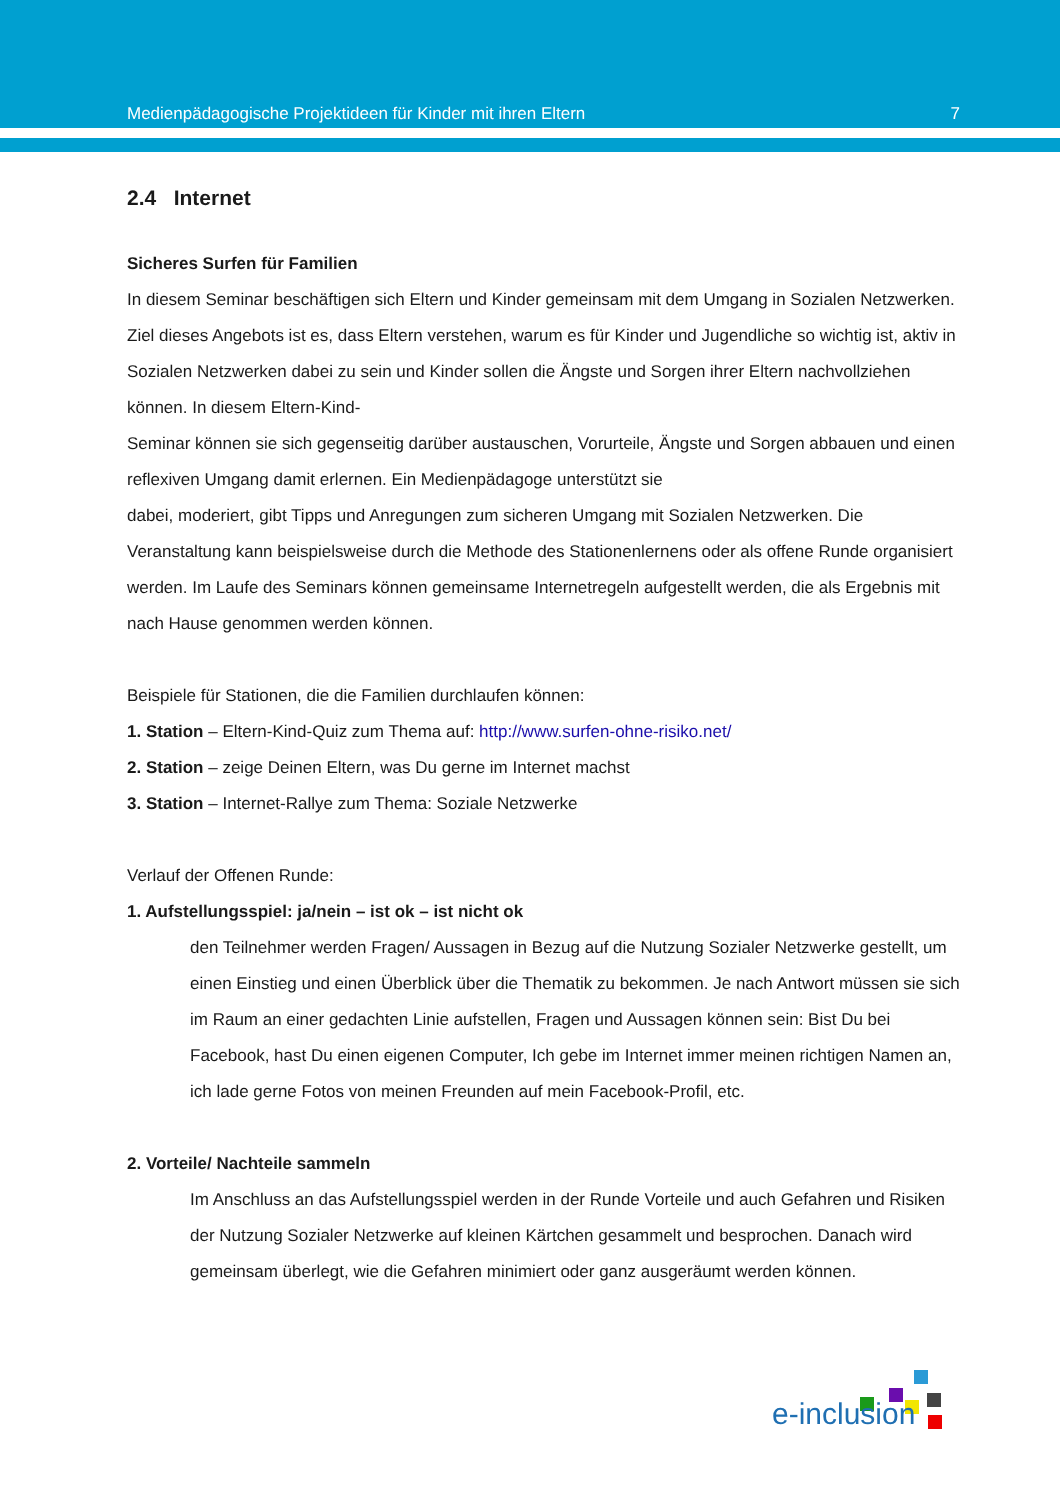Medienpädagogische Projektideen für Kinder mit ihren Eltern 7
2.4 Internet
Sicheres Surfen für Familien
In diesem Seminar beschäftigen sich Eltern und Kinder gemeinsam mit dem Umgang in Sozialen Netzwerken. Ziel dieses Angebots ist es, dass Eltern verstehen, warum es für Kinder und Jugendliche so wichtig ist, aktiv in Sozialen Netzwerken dabei zu sein und Kinder sollen die Ängste und Sorgen ihrer Eltern nachvollziehen können. In diesem Eltern-Kind-
Seminar können sie sich gegenseitig darüber austauschen, Vorurteile, Ängste und Sorgen abbauen und einen reflexiven Umgang damit erlernen. Ein Medienpädagoge unterstützt sie
dabei, moderiert, gibt Tipps und Anregungen zum sicheren Umgang mit Sozialen Netzwerken. Die Veranstaltung kann beispielsweise durch die Methode des Stationenlernens oder als offene Runde organisiert werden. Im Laufe des Seminars können gemeinsame Internetregeln aufgestellt werden, die als Ergebnis mit nach Hause genommen werden können.
Beispiele für Stationen, die die Familien durchlaufen können:
1. Station – Eltern-Kind-Quiz zum Thema auf: http://www.surfen-ohne-risiko.net/
2. Station – zeige Deinen Eltern, was Du gerne im Internet machst
3. Station – Internet-Rallye zum Thema: Soziale Netzwerke
Verlauf der Offenen Runde:
1. Aufstellungsspiel: ja/nein – ist ok – ist nicht ok
den Teilnehmer werden Fragen/ Aussagen in Bezug auf die Nutzung Sozialer Netzwerke gestellt, um einen Einstieg und einen Überblick über die Thematik zu bekommen. Je nach Antwort müssen sie sich im Raum an einer gedachten Linie aufstellen, Fragen und Aussagen können sein: Bist Du bei Facebook, hast Du einen eigenen Computer, Ich gebe im Internet immer meinen richtigen Namen an, ich lade gerne Fotos von meinen Freunden auf mein Facebook-Profil, etc.
2. Vorteile/ Nachteile sammeln
Im Anschluss an das Aufstellungsspiel werden in der Runde Vorteile und auch Gefahren und Risiken der Nutzung Sozialer Netzwerke auf kleinen Kärtchen gesammelt und besprochen. Danach wird gemeinsam überlegt, wie die Gefahren minimiert oder ganz ausgeräumt werden können.
e-inclusion